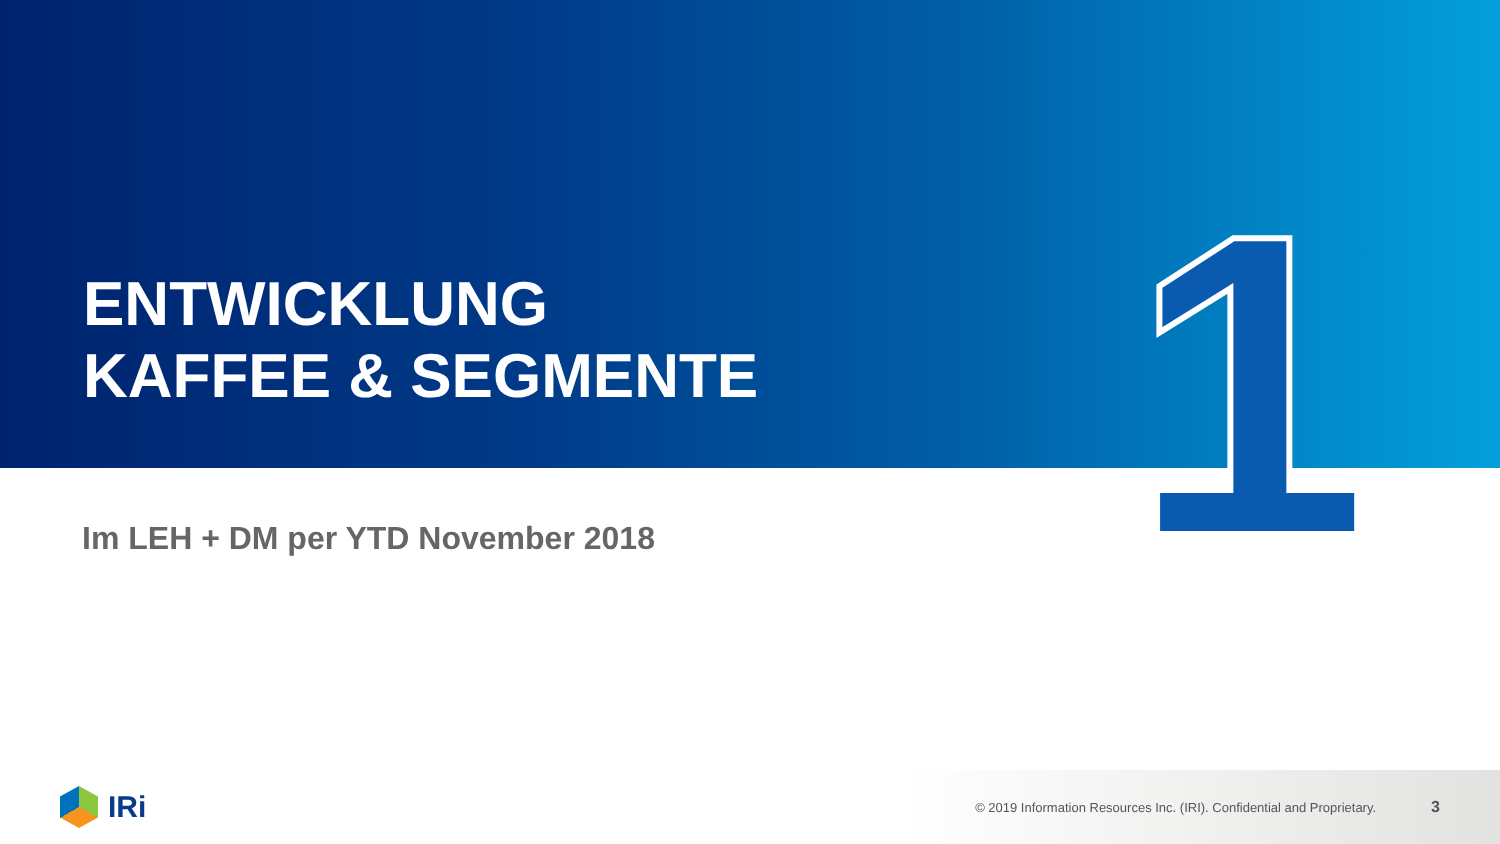1
ENTWICKLUNG
KAFFEE & SEGMENTE
Im LEH + DM per YTD November 2018
IRi
© 2019 Information Resources Inc. (IRI). Confidential and Proprietary. 3